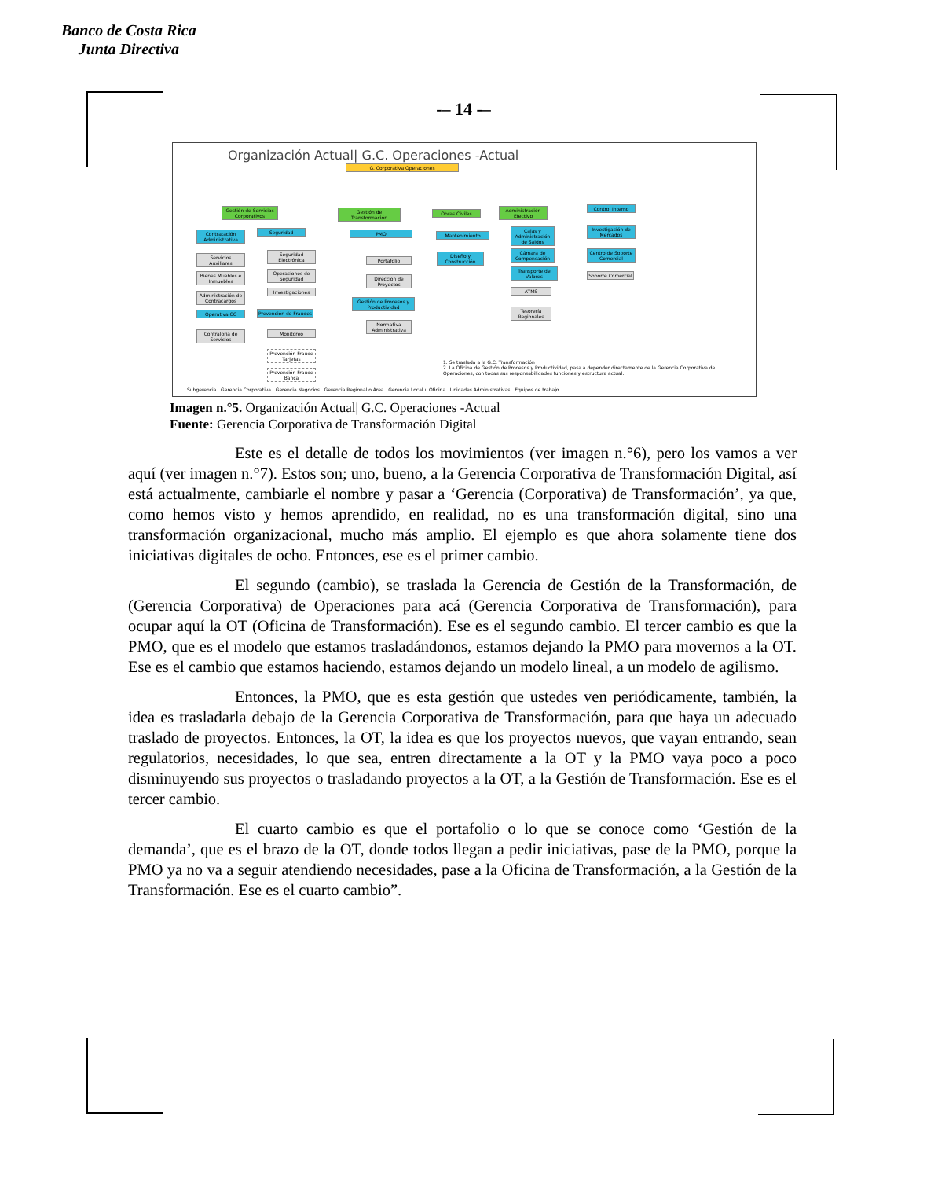Banco de Costa Rica
Junta Directiva
-– 14 -–
Organización Actual| G.C. Operaciones -Actual
G. Corporativa Operaciones
Gestión de Servicios Corporativos
Gestión de Transformación
Obras Civiles
Administración Efectivo
Control Interno
Contratación Administrativa
Seguridad PMO Mantenimiento
Cajas y Administración de Saldos
Investigación de Mercados
Servicios Auxiliares
Seguridad Electrónica
Portafolio
Diseño y Construcción
Cámara de Compensación
Centro de Soporte Comercial
Bienes Muebles e Inmuebles
Operaciones de Seguridad
Dirección de Proyectos
Transporte de Valores
Soporte Comercial
Administración de Contracargos
Investigaciones ATMS
Gestión de Procesos y Productividad
Operativa CC
Prevención de Fraudes
Tesorería Regionales
Contraloría de Servicios
Normativa Administrativa
Monitoreo
Prevención Fraude Tarjetas
Prevención Fraude Banca
1. Se traslada a la G.C. Transformación
2. La Oficina de Gestión de Procesos y Productividad, pasa a depender directamente de la Gerencia Corporativa de Operaciones, con todas sus responsabilidades funciones y estructura actual.
Subgerencia Gerencia Corporativa Gerencia Negocios Gerencia Regional o Área Gerencia Local u Oficina Unidades Administrativas Equipos de trabajo
Imagen n.°5. Organización Actual| G.C. Operaciones -Actual
Fuente: Gerencia Corporativa de Transformación Digital
Este es el detalle de todos los movimientos (ver imagen n.°6), pero los vamos a ver aquí (ver imagen n.°7). Estos son; uno, bueno, a la Gerencia Corporativa de Transformación Digital, así está actualmente, cambiarle el nombre y pasar a ‘Gerencia (Corporativa) de Transformación’, ya que, como hemos visto y hemos aprendido, en realidad, no es una transformación digital, sino una transformación organizacional, mucho más amplio. El ejemplo es que ahora solamente tiene dos iniciativas digitales de ocho. Entonces, ese es el primer cambio.
El segundo (cambio), se traslada la Gerencia de Gestión de la Transformación, de (Gerencia Corporativa) de Operaciones para acá (Gerencia Corporativa de Transformación), para ocupar aquí la OT (Oficina de Transformación). Ese es el segundo cambio. El tercer cambio es que la PMO, que es el modelo que estamos trasladándonos, estamos dejando la PMO para movernos a la OT. Ese es el cambio que estamos haciendo, estamos dejando un modelo lineal, a un modelo de agilismo.
Entonces, la PMO, que es esta gestión que ustedes ven periódicamente, también, la idea es trasladarla debajo de la Gerencia Corporativa de Transformación, para que haya un adecuado traslado de proyectos. Entonces, la OT, la idea es que los proyectos nuevos, que vayan entrando, sean regulatorios, necesidades, lo que sea, entren directamente a la OT y la PMO vaya poco a poco disminuyendo sus proyectos o trasladando proyectos a la OT, a la Gestión de Transformación. Ese es el tercer cambio.
El cuarto cambio es que el portafolio o lo que se conoce como ‘Gestión de la demanda’, que es el brazo de la OT, donde todos llegan a pedir iniciativas, pase de la PMO, porque la PMO ya no va a seguir atendiendo necesidades, pase a la Oficina de Transformación, a la Gestión de la Transformación. Ese es el cuarto cambio”.